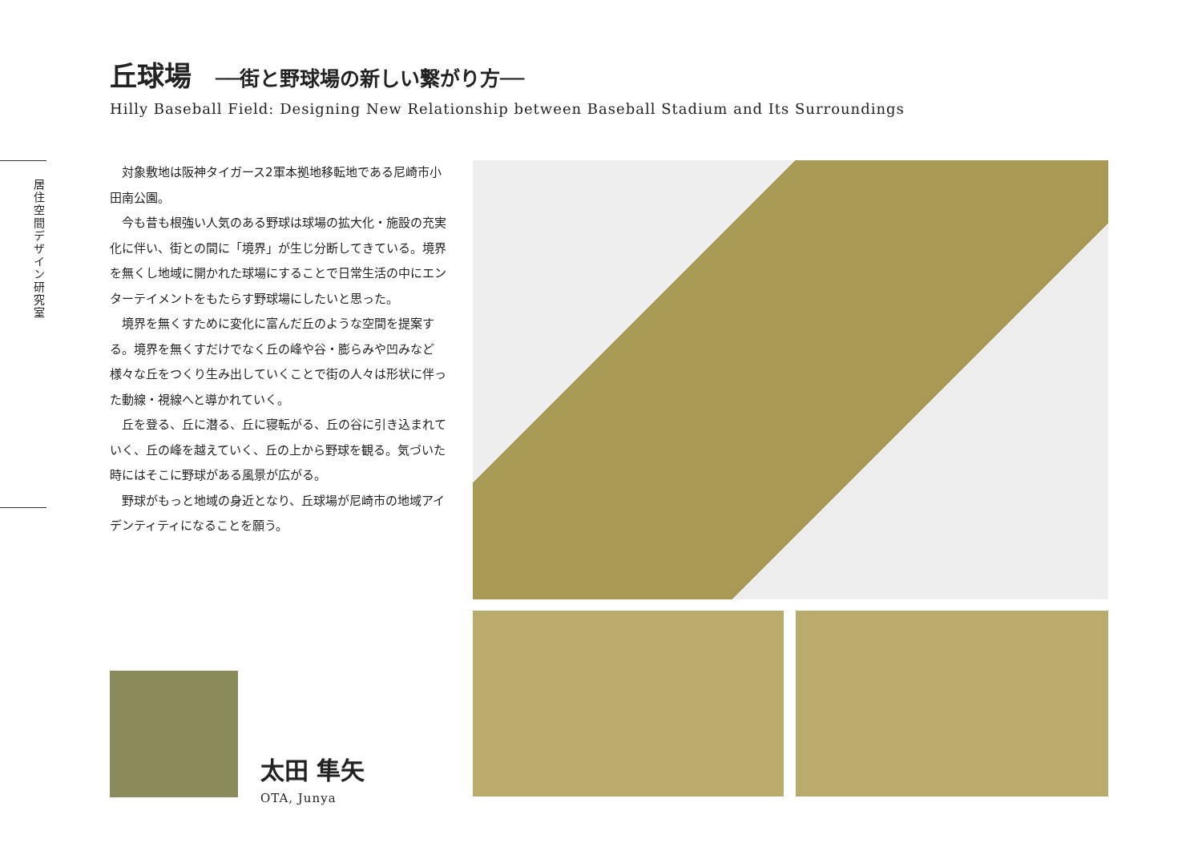丘球場 ──街と野球場の新しい繋がり方──
Hilly Baseball Field: Designing New Relationship between Baseball Stadium and Its Surroundings
居住空間デザイン研究室
対象敷地は阪神タイガース2軍本拠地移転地である尼崎市小田南公園。
今も昔も根強い人気のある野球は球場の拡大化・施設の充実化に伴い、街との間に「境界」が生じ分断してきている。境界を無くし地域に開かれた球場にすることで日常生活の中にエンターテイメントをもたらす野球場にしたいと思った。
境界を無くすために変化に富んだ丘のような空間を提案する。境界を無くすだけでなく丘の峰や谷・膨らみや凹みなど様々な丘をつくり生み出していくことで街の人々は形状に伴った動線・視線へと導かれていく。
丘を登る、丘に潜る、丘に寝転がる、丘の谷に引き込まれていく、丘の峰を越えていく、丘の上から野球を観る。気づいた時にはそこに野球がある風景が広がる。
野球がもっと地域の身近となり、丘球場が尼崎市の地域アイデンティティになることを願う。
太田 隼矢
OTA, Junya